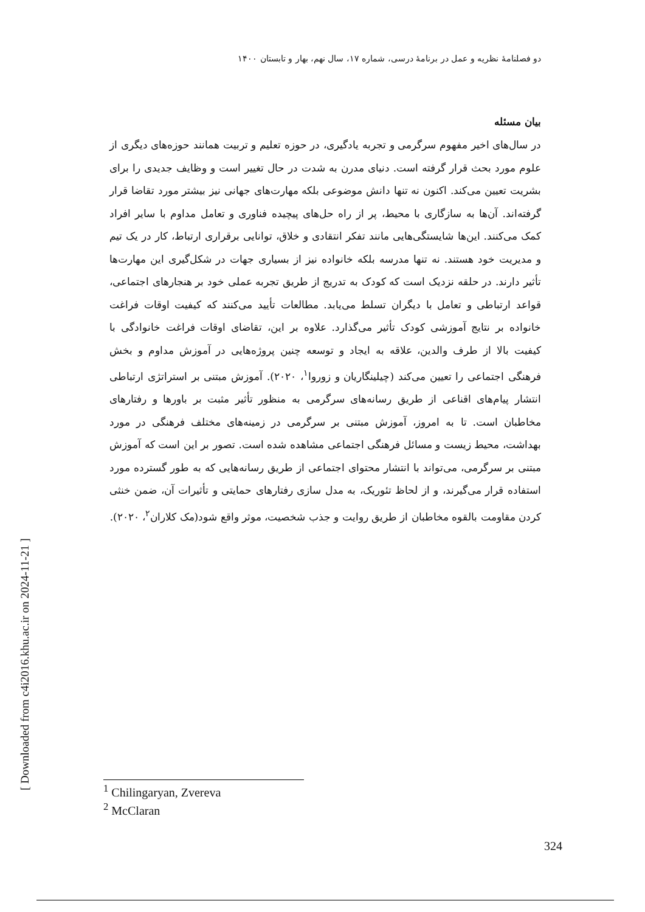دو فصلنامهٔ نظریه و عمل در برنامهٔ درسی، شماره ۱۷، سال نهم، بهار و تابستان ۱۴۰۰
[ Downloaded from c4i2016.khu.ac.ir on 2024-11-21 ]
بیان مسئله
در سال‌های اخیر مفهوم سرگرمی و تجربه یادگیری، در حوزه تعلیم و تربیت همانند حوزه‌های دیگری از علوم مورد بحث قرار گرفته است. دنیای مدرن به شدت در حال تغییر است و وظایف جدیدی را برای بشریت تعیین می‌کند. اکنون نه تنها دانش موضوعی بلکه مهارت‌های جهانی نیز بیشتر مورد تقاضا قرار گرفته‌اند. آن‌ها به سازگاری با محیط، پر از راه حل‌های پیچیده فناوری و تعامل مداوم با سایر افراد کمک می‌کنند. این‌ها شایستگی‌هایی مانند تفکر انتقادی و خلاق، توانایی برقراری ارتباط، کار در یک تیم و مدیریت خود هستند. نه تنها مدرسه بلکه خانواده نیز از بسیاری جهات در شکل‌گیری این مهارت‌ها تأثیر دارند. در حلقه نزدیک است که کودک به تدریج از طریق تجربه عملی خود بر هنجارهای اجتماعی، قواعد ارتباطی و تعامل با دیگران تسلط می‌یابد. مطالعات تأیید می‌کنند که کیفیت اوقات فراغت خانواده بر نتایج آموزشی کودک تأثیر می‌گذارد. علاوه بر این، تقاضای اوقات فراغت خانوادگی با کیفیت بالا از طرف والدین، علاقه به ایجاد و توسعه چنین پروژه‌هایی در آموزش مداوم و بخش فرهنگی اجتماعی را تعیین می‌کند (چیلینگاریان و زوروا<sup>۱</sup>، ۲۰۲۰). آموزش مبتنی بر استراتژی ارتباطی انتشار پیام‌های اقناعی از طریق رسانه‌های سرگرمی به منظور تأثیر مثبت بر باورها و رفتارهای مخاطبان است. تا به امروز، آموزش مبتنی بر سرگرمی در زمینه‌های مختلف فرهنگی در مورد بهداشت، محیط زیست و مسائل فرهنگی اجتماعی مشاهده شده است. تصور بر این است که آموزش مبتنی بر سرگرمی، می‌تواند با انتشار محتوای اجتماعی از طریق رسانه‌هایی که به طور گسترده مورد استفاده قرار می‌گیرند، و از لحاظ تئوریک، به مدل سازی رفتارهای حمایتی و تأثیرات آن، ضمن خنثی کردن مقاومت بالقوه مخاطبان از طریق روایت و جذب شخصیت، موثر واقع شود(مک کلاران<sup>۲</sup>، ۲۰۲۰).
<sup>1</sup> Chilingaryan, Zvereva
<sup>2</sup> McClaran
324